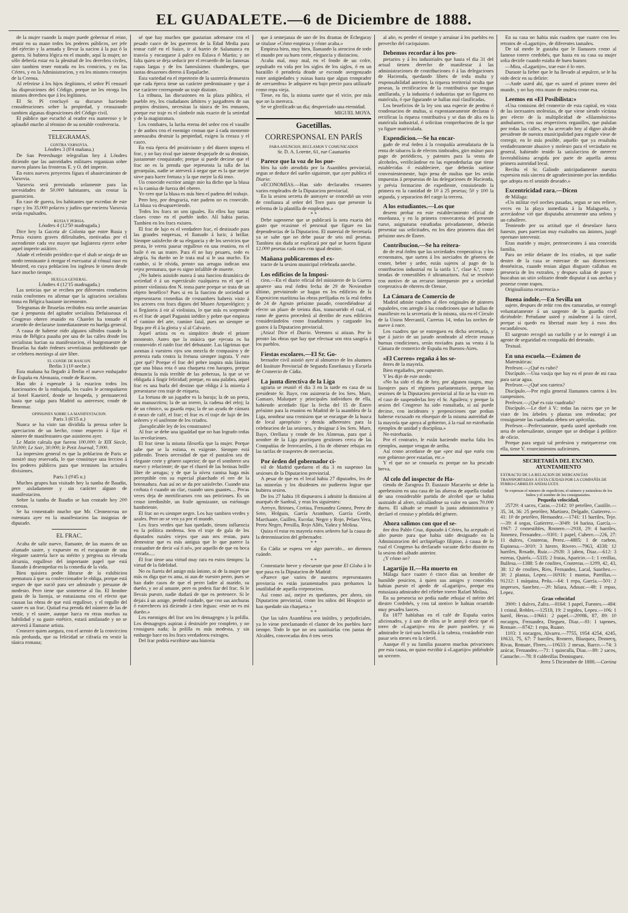EL GUADALETE.—6 de Diciembre de 1888.
de la mujer cuando la mujer puede gobernar el reino, reunir en su mano todos los poderes públicos, ser jefe del ejército y la armada y llevar la nacion á la paz ó la guerra. Si hubiera lógica en el mundo, aquí la mujer, no sólo debería estar en la plenitud de los derechos civiles, sino tambien tener entrada en los comicios, y en las Córtes, y en la Administracion, y en los mismos consejos de la Corona.
Al referirse á los hijos ilegítimos, el señor Pí censuró las disposiciones del Código, porque no les otorga los mismos derechos que á los legítimos.
El Sr. Pí concluyó su discurso haciendo consideraciones sobre la propiedad, y censurando tambien algunas disposiciones del Código civil.
El público que escuchó al orador era numeroso y le aplaudió mucho al término de su notable conferencia.
TELEGRAMAS.
CONTRA VARSOVIA.
Lóndres 3 (8'4 mañana.)
De San Petersburgo telegrafian hoy á Lóndres diciendo que las autoridades militares organizan sobre nuevos planos las fronteras E. y O. del imperio.
En estos nuevos proyectos figura el abastecimiento de Varsovia.
Varsovia será provistada solamente para las necesidades de 50.000 habitantes, sin contar la guarnicion.
En caso de guerra, los habitantes que excedan de este cupo y los 35.000 polacos y judíos que encierra Varsovia serán expulsados.
RUSIA Y PERSIA.
Lóndres 4 (12'50 madrugada.)
Dice hoy la Gaceta de Colonia que entre Rusia y Persia existen graves dificultades, motivadas por el ascendiente cada vez mayor que Inglaterra ejerce sobre aquel imperio asiático.
Añade el referido periódico que el shah se niega de un modo terminante á otorgar el execuatur al cónsul ruso en Mestred, en cuya poblacion los ingleses le tienen desde hace mucho tiempo.
HUELGA GENERAL.
Lóndres 4 (12'15 madrugada.)
Las noticias que se reciben por diferentes conductos están conformes en afirmar que la agitacion socialista toma en Bélgica bastante incremento.
Telegramas de Bruselas recibidos esta noche anuncian que á propuesta del agitador socialista Defuisseaux el Congreso obrero reunido en Chatelet ha tomado el acuerdo de declararse inmediatamente en huelga general.
A causa de haberse oido algunos silbidos cuando la reina de Bélgica pasaba por una de las calles donde los socialistas hacian su manifestacion, el burgomaestre de Bruselas ha dado órdenes severísimas prohibiendo que se celebren meetings al aire libre.
EL CONDE DE RASCON.
Berlin 3 (10 noche.)
Esta mañana ha llegado á Berlin el nuevo embajador de España en Alemania, conde de Rascon.
Han ido á esperarle á la estacion todos los funcionarios de la embajada, los cuales le acompañaron al hotel Kaseirof, donde se hospeda, y permanecerá hasta que salga para Madrid su antecesor, conde de Benomar.
OPINIONES SOBRE LA MANIFESTACION.
Paris 3 (6'15 n.)
Nunca se ha visto tan dividida la prensa sobre la apreciacion de un hecho, como respecto á fijar el número de manifestantes que asistieron ayer.
Le Matin calcula que fueron 100.000: le XIX Siecle, 50.000; Le Soir, 30.000; le Petit Journal, 7.000.
La impresion general es que la poblacion de Paris se mostró muy reservada, lo que constituye una leccion á los poderes públicos para que terminen las actuales divisiones.
Paris 3 (9'45 n.)
Muchos grupos han visitado hoy la tumba de Baudin, pero aisladamente y sin carácter alguno de manifestacion.
Sobre la tumba de Baudin se han contado hoy 200 coronas.
Se ha comentado mucho que Mr. Clemenceau no ostentara ayer en la manifestacion las insignias de diputado.
EL FRAC.
Acaba de salir nuevo, flamante, de las manos de un afamado sastre, y expuesto en el escaparate de una elegante sastrería luce su mérito y pregona su elevada alcurnia, orgulloso del importante papel que está llamado á desempeñar en la comedia de la vida.
Bien quisiera poder librarse de la exhibicion prematura á que su confeccionador le obliga, porque está seguro de que nació para ser admirado y presume de modesto. Pero tiene que someterse al fin. El hombre gusta de la lisonja, se entusiasma con el efecto que causan las obras de que está orgulloso, y el orgullo del sastre es un frac. Quitad esa prenda del número de las de vestir, y el sastre, aunque luzca en otras muchas su habilidad y su gusto estético, estará amilanado y no se atreverá á llamarse artista.
Conozco quien asegura, con el acento de la conviccion más profunda, que su felicidad se cifraría en vestir la túnica romana;
sé que hay muchos que gustarian adornarse con el pesado casco de los guerreros de la Edad Media para tomar café en el Suizo, ir al barrio de Salamanca en tranvía y encargarse á palco en Eslava ó Martin; y no falta quien se deja seducir por el recuerdo de las famosas capas largas y de los famosísimos chambergos, que tantas desazones dieron á Esquilache.
Esta variedad en el repertorio de la sastrería demuestra que cada época tiene un carácter predominante y que á ese carácter corresponde un traje distinto.
La tribuna, las discusiones en la plaza pública, el pueblo rey, los ciudadanos árbitros y juzgadores de sus propios destinos, necesitan la túnica de los romanos, porque ese traje es el símbolo más exacto de la seriedad y de la magistratura.
Los combates, la lucha eterna del señor con el vasallo y de ambos con el enemigo comun que á cada momento amenazaba destruir la propiedad, exigen la coraza y el casco.
En esta época del positivismo y del dinero impera el frac, y no hay rival que intente despojarle de su dominio, justamente conquistado; porque si puede decirse que el frac no es la prenda que representa la talla de las gerarquías, nadie se atreverá á negar que es la que mejor sirve para hacer fortuna y la que mejor la dá tono.
Un conocido escritor amigo mio ha dicho que la blusa es la camisa de fuerza del obrero.
Yo creo que la blusa es más bien el padron del trabajo.
Pero hoy, por desgracia, este padron no es conocido. La blusa va desapareciendo.
Todos los fracs no son iguales. En ellos hay tantas clases como en el pueblo indio. Alí habia parias. Tambien en los fracs existen.
El frac de lujo es el verdadero frac, el destinado para las grandes empresas, el llamado á lucir, á brillar. Siempre satisfecho de su elegancia y de los servicios que presta, le vereis pasear orgulloso en una reunion, en el baile ó en un teatro. Para él no hay pesares, todo es alegría. Su dueño no le trata mal si le usa mucho. En cambio, si le olvida, pronto sus arrugas indican una vejez prematura, que es signo infalible de muerte.
¿No habeis asistido nunca á una funcion dramática de sociedad ó á un espectáculo cualquiera en el que el primer violinista don N. toma parte porque se trata de un objeto benéfico? Pues si en la funcion de sociedad se representaron comedias de costumbres habreis visto á los actores con fracs dignos del Museo Arqueológico; y si llegásteis á oir al violinista, lo que más os sorprende es el frac de aquel Paganini inédito y pobre que empieza el camino del arte, camino fatal, pues no siempre se llega por él á la gloria y sí al Calvario.
Aquel artista os es simpático desde el primer momento. Antes que la música que ejecuta os ha conmovido el raido frac del debutante. Las lágrimas que asoman á vuestros ojos son mezcla de compasion y de protesta ruda contra la fortuna siempre ingrata. Y esto ¿por qué? Porque el frac del pobre inspira más lástima que una blusa rota ó una chaqueta con harapos, porque denuncia la más terrible de las pobrezas, la que se ve obligada á fingir felicidad; porque, en una palabra, aquel frac es una burla del destino que obliga á la miseria á presentarse con traje de etiqueta.
La fortuna de un jugador es la baraja; la de un poeta, sus manuscritos; la de un torero, la cadena del reloj; la de un cómico, su guarda ropa; la de un ayuda de cámara ó mozo de café, el frac; el frac es el traje de lujo de los señores y el uniforme de los criados.
¡Inexplicable ley de los constrastes!
Al frac se debe una igualdad que no han logrado todas las revoluciones.
El frac tiene la misma filosofía que la mujer. Porque sabe que se la estima, es exigente. Siempre está pidiendo. Teneis necesidad de que el pantalon sea de elegante corte y género superior; de que el sombrero sea nuevo y reluciente; de que el charol de las botinas brille libre de arrugas; y de que la nívea camisa haga más perceptible con su especial planchado el oro de la botonadura. Aun así no se da por satisfecho. Cuando una corbata ó cuando un clac, cuando unos guantes.... Pocas veces deja de mortificarnos con sus peticiones. Es un censo irredimible, un fraile agonizante, un estómago hambriento.
El frac no es siempre negro. Los hay tambien verdes y azules. Pero no se ven ya por el mundo.
Los fracs verdes que han quedado, tienen influencia en la política moderna. Son el traje de gala de los diputados rurales viejos que aun nos restan, para demostrar que es más antigua que lo que parece la costumbre de decir «sí ó nó», por aquello de que en boca cerrada.....
El frac tiene una virtud muy rara en estos tiempos: la virtud de la fidelidad.
No os fiareis del amigo más íntimo, ni de la mujer que más os diga que os ama, ni aun de vuestro perro, pues se han dado casos de que el perro ladre al marido, su dueño, y no al amante, pero os podeis fiar del frac. Si le llevais puesto, nadie dudará de que os pertenece. Si le dejais á un amigo, perded cuidado, que con sus anchuras ó estrecheces irá diciendo á cien leguas: «este no es mi dueño.»
Los enemigos del frac son los demagogos y la polilla. Los demagogos aspiran á destruirle por completo, y no consiguen nada; la polilla es más modesta, y sin embargo hace en los fracs verdaderos extragos.
Del frac podría escribirse una historia
que á semejanza de uno de los dramas de Echegaray se titulase «Cómo empieza y cómo acaba.»
Empieza bien, muy bien, llamando la atencion de todo el mundo por su buen corte, elegancia y distincion.
Acaba mal, muy mal, en el fondo de un cofre, sepultado en vida por los siglos de los siglos, ó en un baratillo ó prendería donde se esconde avergonzado entre antigüedades y ruinas hasta que algun comprador de «recuerdos» le adquiere en bajo precio para utilizarle como ropa vieja.
Tiene, en fin, la misma suerte que el vicio, por más que no la merezca.
Se ve glorificado un dia; despreciado una eternidad.
MIGUEL MOYA.
Gacetillas.
CORRESPONSAL EN PARÍS
PARA ANUNCIOS, RECLAMOS Y COMUNICADOS
Sr. D. A. Lorette, 61, rue Caumartin
Parece que la voz de los pue-
blos ha sido atendida por la Asamblea provincial, segun se deduce del suelto siguiente, que ayer publica el Diario:
«ECONOMÍAS.—Han sido declarados cesantes varios empleados de la Diputacion provincial.
En la sesion secreta de anteayer se concedió un voto de confianza al señor del Toro para que presente la reforma de la plantilla de empleados.»
* *
Debe suponerse que se publicará la nota exacta del gasto que ocasione el personal que figure en las dependencias de la Diputacion. El material de Secretaría ya se sabe que no debe pasar de seis mil pesetas. Tambien sin duda se explicará por qué se hacen figurar 12.000 pesetas cada mes con igual destino.
Mañana publicaremos el ex-
tracto de la sesion municipal celebrada anoche.
Los edificios de la Imposi-
cion.—En el diario oficial del ministerio de la Guerra aparece una real órden fecha de 29 de Noviembre último, previniendo se hagan en los edificios de la Exposicion marítima las obras prefijadas en la real órden de 24 de Agosto próximo pasado, concediéndose al efecto un plazo de treinta dias, transcurrido el cual, el ramo de guerra procederá al derribo de esos edificios considerándolos como fraudulentos y cargando los gastos á la Diputacion provincial.
¡Atiza! Dice el Diario. Veremos si atizan. Por lo pronto las obras que hay que efectuar son otra sangría á los pueblos.
Fiestas escolares.—El Sr. Go-
bernador civil asistió ayer al almuerzo de los alumnos del Instituto Provincial de Segunda Enseñanza y Escuela de Comercio de Cádiz.
La junta directiva de la Liga
agraria se reunió el dia 3 en la tarde en casa de su presidente Sr. Bayo, con asistencia de los Sres. Muro, Gamazo, Maluquer y principales individuos de ella, habiendo acordado fijar la fecha del 15 de Enero próximo para la reunion en Madrid de la asamblea de la Liga, nombrar una comision que se encargue de la busca de local apropósito y demás adherentes para la celebracion de las sesiones, y designar á los Sres. Muro, Bayo, Orellana y conde de los Almenas, para que á nombre de la Liga practiquen gestiones cerca de las Compañías de ferrocarriles, á fin de obtener rebajas en las tarifas de trasportes de mercancías.
Por órden del gobernador ci-
vil de Madrid quedaron el dia 3 en suspenso las sesiones de la Diputacion provincial.
A pesar de que en el local habia 27 diputados, los de las minorías y los disidentes no pudieron lograr que hubiera sesion.
De los 27 habia 18 dispuestos á admitir la dimision al marqués de Sardoal, y eran los siguientes:
Arroyo, Briones, Cortina, Fernandez Gomez, Perez de Soto, Holguin, García Aramburo, García Gordo, Marchante, Guillen, Escolar, Negro y Rojo, Pelaez Vera, Perez Negro, Presilla, Rojo Allés, Yañez y Molina.
Quiza el estar en mayoría estos señores fué la causa de la determinacion del gobernador.
* *
En Cádiz se espera ver algo parecido... no diremos cuándo.
* *
Comentario breve y elocuente que pone El Globo á lo que pasa en la Diputacion de Madrid:
«Parece que varios de nuestros representantes provincia es están juramentados para probarnos la inutilidad de aquella corporacion.
Así como así, mejor es quedarnos, por ahora, sin Diputacion provincial, como los niños del Hospicio se han quedado sin chaqueta.»
* *
Que las tales Asambleas son inútiles, y perjudiciales, ya lo viene proclamando el clamor de los pueblos hace tiempo. Todo lo que no sea sustituirlas con juntas de Alcaldes, convocadas dos ó tres veces
al año, es perder el tiempo y arruinar á los pueblos en provecho del caciquismo.
Debemos recordar á los pro-
pietarios y á los industriales que hasta el dia 31 del actual tienen derecho de manifestar á las administraciones de contribuciones ó á las delegaciones de Hacienda, quedando libres de toda multa y responsabilidad anterior, la riqueza territorial oculta que posean, la rectificacion de la contributiva que tengan amillarada, y la industria ó industrias que no figuren en matrícula, ó que figurando se hallan mal clasificadas.
Los beneficios de la ley son una especie de perdon ó condonacion de multas, si expontaneamente declaran ó rectifican la riqueza contributiva y se dan de alta en la matrícula industrial, ó solicitan comprobacion de la que ya figure matriculada.
Expendicion.—Se ha encar-
gado de real órden á la compañía arrendataria de la renta de tabacos la de efectos timbrados, giro mútuo para pago de periódicos, y patentes para la venta de alcoholes, verificándose en las espendedurías que tiene establecidas ó estableciere, que deberán surtirse convenientemente, bajo pena de multas que les serán impuestas á propuestas de las delegaciones de Hacienda, y prévia formacion de expediente, consistiendo la primera en la cantidad de 10 á 25 pesetas; 50 y 100 la segunda, y separacion del cargo la tercera.
A los estudiantes.—Los que
deseen probar en este establecimiento oficial de enseñanza, y en la primera convocatoria del presente curso, asignaturas estudiadas privadamente, deberán presentar sus solicitudes, en los diez primeros dias del próximo mes de Enero.
Contribucion.—Se ha reitera-
do de real órden que las sociedades cooperativas y los economatos, que surten á los asociados de géneros de comer, beber y arder, están sujetos al pago de la contribucion industrial en la tarifa 1.ª, clase 6.ª, como tiendas de comestibles ó ultramarinos. Así se resolvió con motivo de un recurso interpuesto por a sociedad cooperativa de obreros de Orense.
La Cámara de Comercio de
Madrid admite cuadros al óleo originales de pintores españoles, con arreglo á las condiciones que se hallan de manifiesto en la secretaría de la misma, sita en el Círculo de la Union Mercantil, Carretas 14, todas las noches de nueve á once.
Los cuadros que se entreguen en dicha secretaría, y que á juicio de un jurado nombrado al efecto reunan buenas condiciones, serán enviados para su venta á la Cámara de comercio de España en Buenos-Aires.
«El Correo» regaña á los se-
ñores de la mayoría.
Bien regañados, por supuesto.
Y les dijo de este modo:
«No ha sido el dia de hoy, por algunos rasgos, muy lisonjero para el régimen parlamentario, porque las sesiones de la Diputacion provincial al fin se ha visto en el caso de suspenderlas hoy el Sr. Aguilera; y porque la sesion del Congreso ha sido esmaltada, si así puede decirse, con incidentes y proposiciones que podian haberse excusado en obsequio de la misma autoridad de la mayoría que apoya al gobierno, á la cual no estorbarán ejemplos de unidad y disciplina.»
No estorbarán.
Por el contrario, le están haciendo mucha falta los ejemplos, aunque vengan de arriba.
Así como acordarse de que «por mal que estén con este gobierno peor estarían, etc.»
Y el que no se consuela es porque no ha pescado breva.
Al celo del inspector de Ha-
cienda de Zaragoza D. Eustasio Macarrón se debe la aprehension en una casa de las afueras de aquella ciudad de una considerable partida de alcohol que se habia sustraido al aforo, calculándose su valor en unos 70.000 duros. El sábado se reunió la junta administrativa y declaró el comiso y pérdida del género.
Ahora salimos con que el se-
ñor don Pablo Cruz, diputado á Córtes, ha aceptado el alto puesto para que habia sido designado en la Administracion del archipiélago filipino, á causa de lo cual el Congreso ha declarado vacante dicho distrito en la sesion del sábado anterior.
¿Y cómo no?
Lagartijo II.—Ha muerto en
Málaga hace cuatro ó cinco dias un hombre de humilde posicion, á quien sus amigos y conocidos habian puesto el apodo de «Lagartijo», porque era entusiasta admirador del célebre torero Rafael Molina.
En su presencia no podia nadie rebajar el mérito del diestro Cordobés, y con tal motivo le habian ocurrido muy pesados lances.
En 1877 hablaban en el café de España varios aficionados, y á uno de ellos se le antojó decir que el toreo de «Lagartijo» era de puro pasteleo, y su admirador le tiró una botella á la cabeza, costándole esto pasar seis meses en la cárcel.
Aunque él y su familia pasaron muchas privaciones por esta causa, no quiso escribir á «Lagartijo» pidiéndole un socorro.
En su casa no habia más cuadros que cuatro con los retratos de «Lagartijo», de diferentes tamaños.
De tal modo le gustaba que le llamasen como al famoso torero cordobés, que hasta en su casa su mujer solia decirle cuando estaba de buen humor.
—Mira, «Lagartijo», trae esto ó lo otro.
Durante la fiebre que le ha llevado al sepulcro, se le ha oido decir en su delirio:
—Ande usted ahí, que es usted el primer torero del mundo, y no hay otra mano de muleta como esa.
Leemos en «El Posibilista:»
«Una comision del comercio de esta capital, en vista de las incesantes molestias, de que viene siendo víctima por efecto de la multiplicidad de «filarmónicos» ambulantes, con sus respectivos organillos, que pululan por todas las calles, se ha acercado hoy al digno alcalde presidente de nuestra municipalidad para rogarle viese de corregir, en lo más posible, aquello que ya resultaba verdaderamente abusivo y molesto para el vecindario en general, habiendo tenido la satisfaccion de merecer favorabilísima acogida por parte de aquella atenta primera autoridad local.
Reciba el Sr. Galindo anticipadamente nuestra expresion más sincera de agradecimiento por las medidas que adopta en el sentido deseado.»
Excentricidad rara.—Dicen
de Málaga:
«Un militar oyó noches pasadas, segun se nos refiere, voces en la playa inmediata á la Malagueña, y acercándose vió que disputaba atrozmente una señora y un caballero.
Temiendo por su actitud que el desenlace fuera funesto, pues parecian muy exaltados sus ánimos, juzgó oportuno intervenir.
Eran marido y mujer, pertenecientes á una conocida familia.
Para no reñir delante de los criados, ni que nadie dentro de la casa se enterase de sus disenciones domésticas, cuando tenian algun disgusto callaban en presencia de los extraños, y despues salian de paseo y buscaban un sitio solitario donde disputar á sus anchas y ponerse como trapos.
Originalísima ocurrencia.»
Buena índole.—En Sevilla un
sujeto, despues de reñir con dos camaradas, se entregó voluntariamente á un sargento de la guardia civil diciéndole: Préndame usted y mándeme á la cárcel, porque si quedo en libertad mato hoy á esos dos escandalosos.
El sargento recogió un cuchillo y se lo entregó á un agente de seguridad en compañía del detenido.
Textual.
En una escuela.—Exámen de
Matemáticas:
Profesor.—¿Qué es cubo?
Discípulo.—Una vasija que hay en el pozo de mi casa para sacar agua.
Profesor.—¿Qué son catetos?
Discípulo.—Por regla general llamamos catetos á los campesinos.
Profesor.—¿Qué es raiz cuadrada?
Discípulo.—Le diré á V.: todas las raices que yo he visto de los árboles y plantas son redondas; por consiguiente las cuadradas deben ser apócrifas.
Profesor.—Perfectamente, queda usted aprobado con nota de sobresaliente, siempre que se dedique á político de oficio.
Porque para seguir tal profesion y enriquecerse con ella, tiene V. conocimientos suficientes.
SECRETARÍA DEL EXCMO. AYUNTAMIENTO
EXTRACTO DE LA RELACION DE MERCANCÍAS TRANSPORTADAS Á ESTA CIUDAD POR LA COMPAÑÍA DE FERRO-CARRILES ANDALUCES.
Se expresan el número de expedicion; el número y naturaleza de los bultos y el nombre de los consignatarios.
Pequeña velocidad.
25729: 4 sacos, Caras.—2142: 10 petróleo, Castillo.—35, 34, 36: 25 petróleo, Martinez, Delgado, Gutierrez.—41: 10 de petróleo, Hernandez.—1741: 11 barriles, Tejo.—39: 4 sogas, Gutierrez.—3049: 14 harina, García.—1967: 2 comestibles, Romero.—2918, 29: 4 barriles, Jimenez, Fernandez.—9301: 1 papel, Cubero.—226, 27: 11 dulces, Contreras, Perez.—4885: 1 de carbon, Espinosa.—3010: 3 hierro, Rivero.—7963, 4338: 12 barriles, Rosado, Ruiz.—2928: 3 jabon, Diaz.—612: 3 esteras, Quirós.—5335: 2 frutas, Aparicio.—1: 1 cerillas, Bullosa.—1388: 5 de confites, Contreras.—1209, 42, 43, 38: 12 de confites, Rios, Fernandez, Lacal, Sanchez.—30: 2 plantas, Lopez.—16916: 1 mantas, Parrillas.—91212: 1 máquina, Peña.—64: 1 ropa, García.—501: 2 impresos, Sanchez.—20: hilaza, Adzuar.—48: 1 ropas, Lopez.
Gran velocidad
3900: 1 dulces, Zafra.—8164: 1 papel, Fuentes.—484: 1 cristal, Robles.—12518, 19: 2 tegidos, Lopez.—106: 1 barril, Heras.—10661: 2 papel.—20086, 87, 89: 10 encargos, Fernandez, Dieguez, Diaz.—81: 1 tapones, Romate.—8742: 1 ropa, Ruano.
1103: 1 encargos, Alvarez.—7755, 1954 4254, 4245, 10633, 75, 67: 7 barriles, Romero, Blazquez, Domecq, Rivas, Romate, Flores.—10633: 2 mesas, Barco.—74: 3 azúcar, Fernandez.—71: 1 quincalla, Diaz.—89: 2 sacos, Camacho.—78: 8 calderillas Dominguez.
Jerez 5 Diciembre de 1888.—Cortina